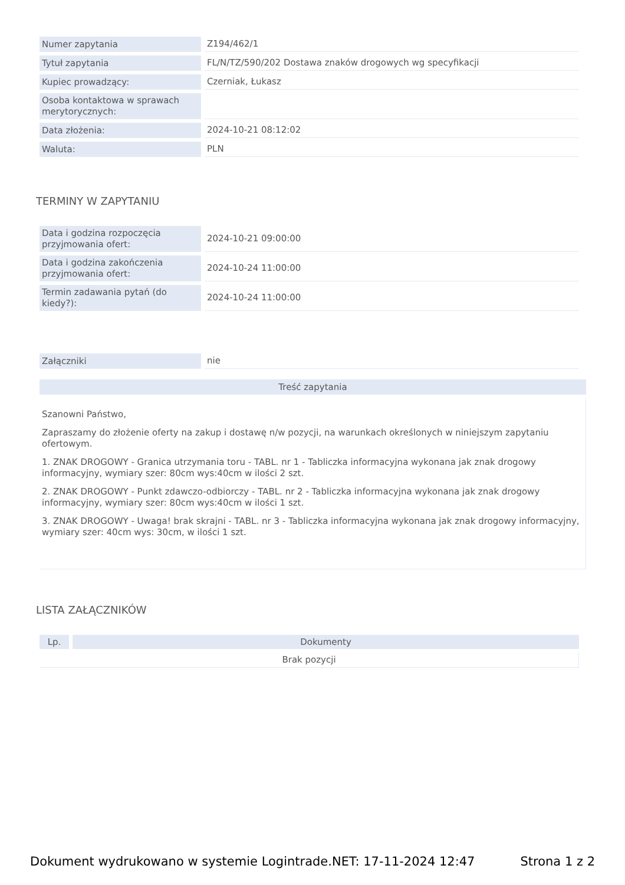| Numer zapytania | Z194/462/1 |
| Tytuł zapytania | FL/N/TZ/590/202 Dostawa znaków drogowych wg specyfikacji |
| Kupiec prowadzący: | Czerniak, Łukasz |
| Osoba kontaktowa w sprawach merytorycznych: | |
| Data złożenia: | 2024-10-21 08:12:02 |
| Waluta: | PLN |
TERMINY W ZAPYTANIU
| Data i godzina rozpoczęcia przyjmowania ofert: | 2024-10-21 09:00:00 |
| Data i godzina zakończenia przyjmowania ofert: | 2024-10-24 11:00:00 |
| Termin zadawania pytań (do kiedy?): | 2024-10-24 11:00:00 |
| Załączniki | nie |
Treść zapytania
Szanowni Państwo,
Zapraszamy do złożenie oferty na zakup i dostawę n/w pozycji, na warunkach określonych w niniejszym zapytaniu ofertowym.
1. ZNAK DROGOWY - Granica utrzymania toru - TABL. nr 1 - Tabliczka informacyjna wykonana jak znak drogowy informacyjny, wymiary szer: 80cm wys:40cm w ilości 2 szt.
2. ZNAK DROGOWY - Punkt zdawczo-odbiorczy - TABL. nr 2 - Tabliczka informacyjna wykonana jak znak drogowy informacyjny, wymiary szer: 80cm wys:40cm w ilości 1 szt.
3. ZNAK DROGOWY - Uwaga! brak skrajni - TABL. nr 3 - Tabliczka informacyjna wykonana jak znak drogowy informacyjny, wymiary szer: 40cm wys: 30cm, w ilości 1 szt.
LISTA ZAŁĄCZNIKÓW
| Lp. | Dokumenty |
| --- | --- |
| Brak pozycji | |
Dokument wydrukowano w systemie Logintrade.NET: 17-11-2024 12:47 Strona 1 z 2